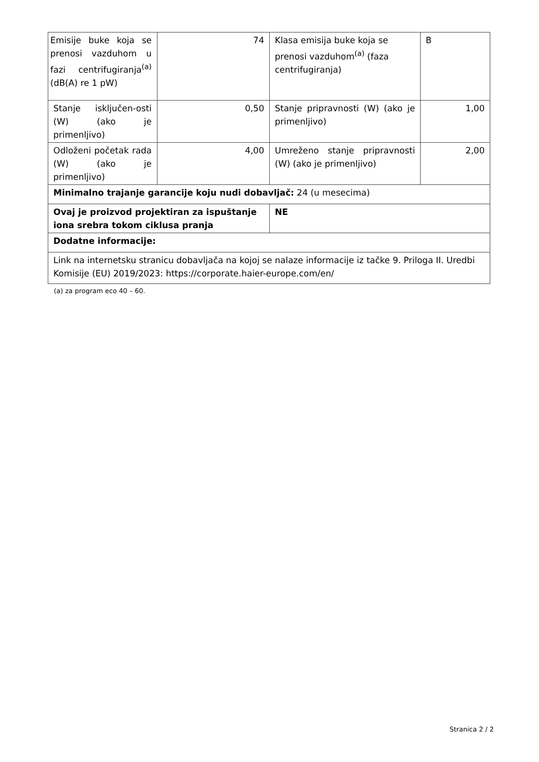| Emisije buke koja se prenosi vazduhom u fazi centrifugiranja<sup>(a)</sup> (dB(A) re 1 pW) | 74 | Klasa emisija buke koja se prenosi vazduhom<sup>(a)</sup> (faza centrifugiranja) | B |
| Stanje isključen-osti (W) (ako je primenljivo) | 0,50 | Stanje pripravnosti (W) (ako je primenljivo) | 1,00 |
| Odloženi početak rada (W) (ako je primenljivo) | 4,00 | Umreženo stanje pripravnosti (W) (ako je primenljivo) | 2,00 |
| Minimalno trajanje garancije koju nudi dobavljač: 24 (u mesecima) | | | |
| Ovaj je proizvod projektiran za ispuštanje iona srebra tokom ciklusa pranja | | NE | |
| Dodatne informacije: | | | |
| Link na internetsku stranicu dobavljača na kojoj se nalaze informacije iz tačke 9. Priloga II. Uredbi Komisije (EU) 2019/2023: https://corporate.haier-europe.com/en/ | | | |
(a) za program eco 40 – 60.
Stranica 2 / 2